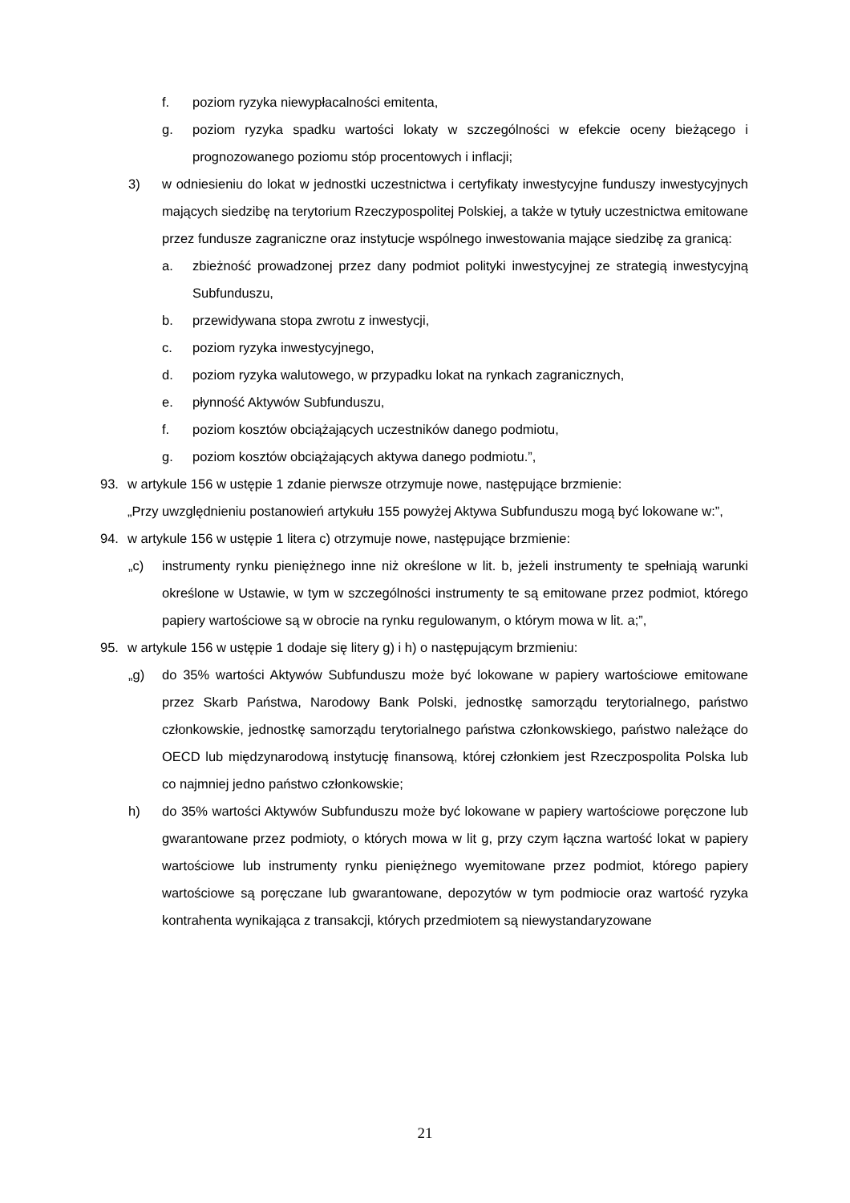f. poziom ryzyka niewypłacalności emitenta,
g. poziom ryzyka spadku wartości lokaty w szczególności w efekcie oceny bieżącego i prognozowanego poziomu stóp procentowych i inflacji;
3) w odniesieniu do lokat w jednostki uczestnictwa i certyfikaty inwestycyjne funduszy inwestycyjnych mających siedzibę na terytorium Rzeczypospolitej Polskiej, a także w tytuły uczestnictwa emitowane przez fundusze zagraniczne oraz instytucje wspólnego inwestowania mające siedzibę za granicą:
a. zbieżność prowadzonej przez dany podmiot polityki inwestycyjnej ze strategią inwestycyjną Subfunduszu,
b. przewidywana stopa zwrotu z inwestycji,
c. poziom ryzyka inwestycyjnego,
d. poziom ryzyka walutowego, w przypadku lokat na rynkach zagranicznych,
e. płynność Aktywów Subfunduszu,
f. poziom kosztów obciążających uczestników danego podmiotu,
g. poziom kosztów obciążających aktywa danego podmiotu.”,
93. w artykule 156 w ustępie 1 zdanie pierwsze otrzymuje nowe, następujące brzmienie:
„Przy uwzględnieniu postanowień artykułu 155 powyżej Aktywa Subfunduszu mogą być lokowane w:”,
94. w artykule 156 w ustępie 1 litera c) otrzymuje nowe, następujące brzmienie:
„c) instrumenty rynku pieniężnego inne niż określone w lit. b, jeżeli instrumenty te spełniają warunki określone w Ustawie, w tym w szczególności instrumenty te są emitowane przez podmiot, którego papiery wartościowe są w obrocie na rynku regulowanym, o którym mowa w lit. a;”,
95. w artykule 156 w ustępie 1 dodaje się litery g) i h) o następującym brzmieniu:
„g) do 35% wartości Aktywów Subfunduszu może być lokowane w papiery wartościowe emitowane przez Skarb Państwa, Narodowy Bank Polski, jednostkę samorządu terytorialnego, państwo członkowskie, jednostkę samorządu terytorialnego państwa członkowskiego, państwo należące do OECD lub międzynarodową instytucję finansową, której członkiem jest Rzeczpospolita Polska lub co najmniej jedno państwo członkowskie;
h) do 35% wartości Aktywów Subfunduszu może być lokowane w papiery wartościowe poręczone lub gwarantowane przez podmioty, o których mowa w lit g, przy czym łączna wartość lokat w papiery wartościowe lub instrumenty rynku pieniężnego wyemitowane przez podmiot, którego papiery wartościowe są poręczane lub gwarantowane, depozytów w tym podmiocie oraz wartość ryzyka kontrahenta wynikająca z transakcji, których przedmiotem są niewystandaryzowane
21